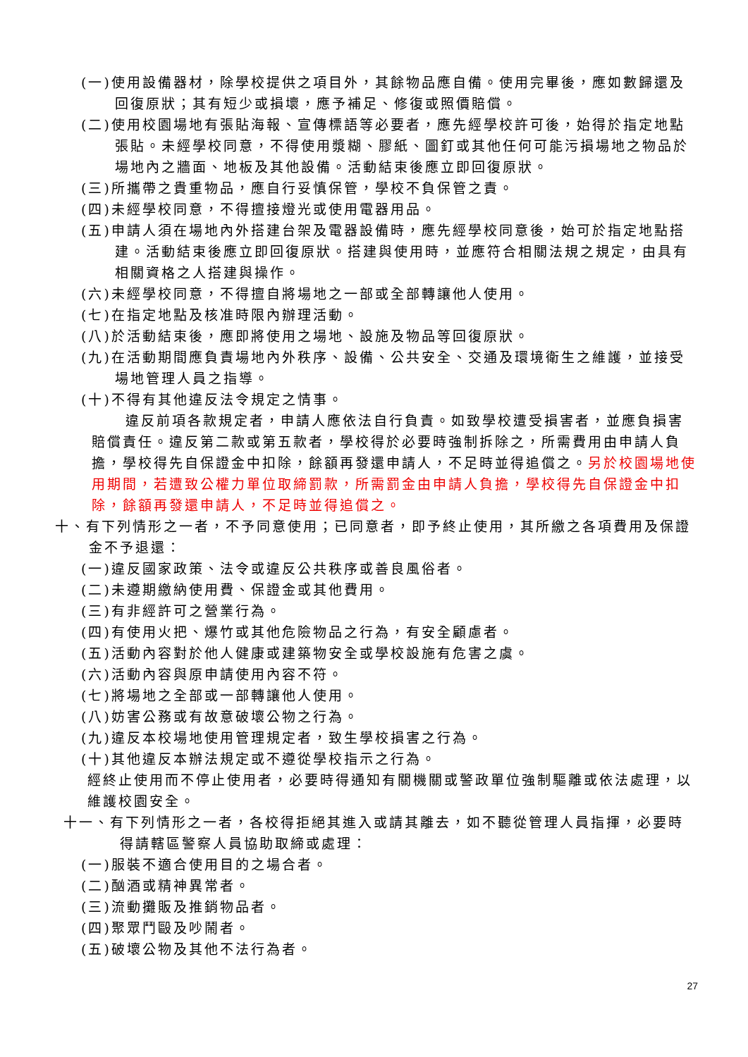(一)使用設備器材，除學校提供之項目外，其餘物品應自備。使用完畢後，應如數歸還及回復原狀；其有短少或損壞，應予補足、修復或照價賠償。
(二)使用校園場地有張貼海報、宣傳標語等必要者，應先經學校許可後，始得於指定地點張貼。未經學校同意，不得使用漿糊、膠紙、圖釘或其他任何可能污損場地之物品於場地內之牆面、地板及其他設備。活動結束後應立即回復原狀。
(三)所攜帶之貴重物品，應自行妥慎保管，學校不負保管之責。
(四)未經學校同意，不得擅接燈光或使用電器用品。
(五)申請人須在場地內外搭建台架及電器設備時，應先經學校同意後，始可於指定地點搭建。活動結束後應立即回復原狀。搭建與使用時，並應符合相關法規之規定，由具有相關資格之人搭建與操作。
(六)未經學校同意，不得擅自將場地之一部或全部轉讓他人使用。
(七)在指定地點及核准時限內辦理活動。
(八)於活動結束後，應即將使用之場地、設施及物品等回復原狀。
(九)在活動期間應負責場地內外秩序、設備、公共安全、交通及環境衛生之維護，並接受場地管理人員之指導。
(十)不得有其他違反法令規定之情事。
違反前項各款規定者，申請人應依法自行負責。如致學校遭受損害者，並應負損害賠償責任。違反第二款或第五款者，學校得於必要時強制拆除之，所需費用由申請人負擔，學校得先自保證金中扣除，餘額再發還申請人，不足時並得追償之。另於校園場地使用期間，若遭致公權力單位取締罰款，所需罰金由申請人負擔，學校得先自保證金中扣除，餘額再發還申請人，不足時並得追償之。
十、有下列情形之一者，不予同意使用；已同意者，即予終止使用，其所繳之各項費用及保證金不予退還：
(一)違反國家政策、法令或違反公共秩序或善良風俗者。
(二)未遵期繳納使用費、保證金或其他費用。
(三)有非經許可之營業行為。
(四)有使用火把、爆竹或其他危險物品之行為，有安全顧慮者。
(五)活動內容對於他人健康或建築物安全或學校設施有危害之虞。
(六)活動內容與原申請使用內容不符。
(七)將場地之全部或一部轉讓他人使用。
(八)妨害公務或有故意破壞公物之行為。
(九)違反本校場地使用管理規定者，致生學校損害之行為。
(十)其他違反本辦法規定或不遵從學校指示之行為。
經終止使用而不停止使用者，必要時得通知有關機關或警政單位強制驅離或依法處理，以維護校園安全。
十一、有下列情形之一者，各校得拒絕其進入或請其離去，如不聽從管理人員指揮，必要時得請轄區警察人員協助取締或處理：
(一)服裝不適合使用目的之場合者。
(二)酗酒或精神異常者。
(三)流動攤販及推銷物品者。
(四)聚眾鬥毆及吵鬧者。
(五)破壞公物及其他不法行為者。
27